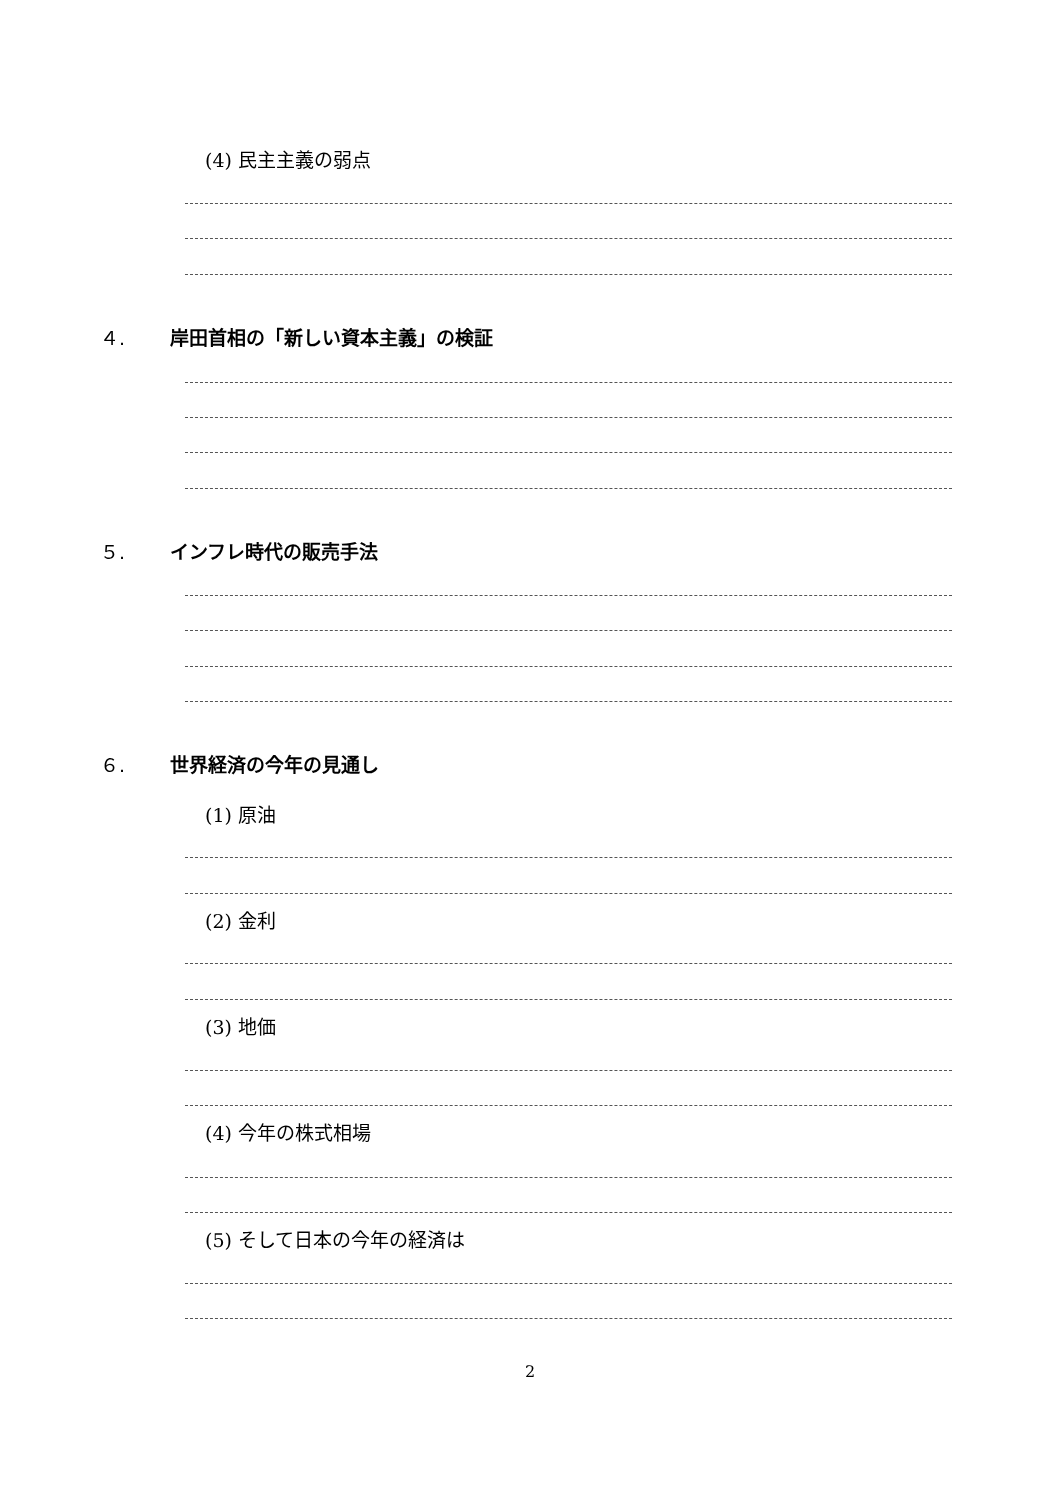(4) 民主主義の弱点
４. 岸田首相の「新しい資本主義」の検証
５. インフレ時代の販売手法
６. 世界経済の今年の見通し
(1) 原油
(2) 金利
(3) 地価
(4) 今年の株式相場
(5) そして日本の今年の経済は
2